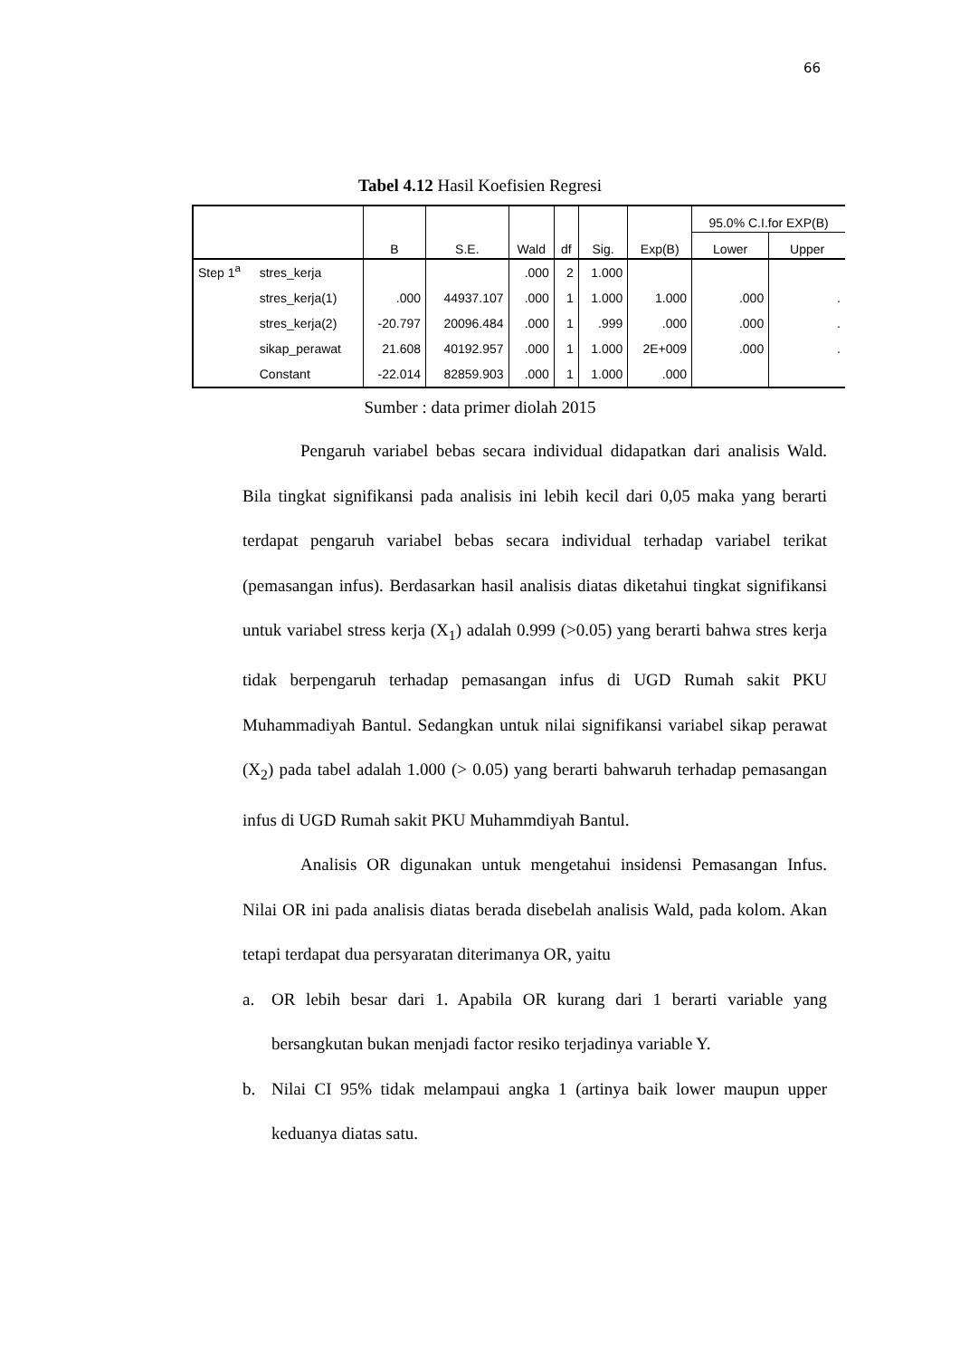66
Tabel 4.12 Hasil Koefisien Regresi
| | | B | S.E. | Wald | df | Sig. | Exp(B) | 95.0% C.I.for EXP(B) | |
| --- | --- | --- | --- | --- | --- | --- | --- | --- | --- |
| | | | | | | | | Lower | Upper |
| Step 1<sup>a</sup> | stres_kerja | | | .000 | 2 | 1.000 | | | |
| | stres_kerja(1) | .000 | 44937.107 | .000 | 1 | 1.000 | 1.000 | .000 | . |
| | stres_kerja(2) | -20.797 | 20096.484 | .000 | 1 | .999 | .000 | .000 | . |
| | sikap_perawat | 21.608 | 40192.957 | .000 | 1 | 1.000 | 2E+009 | .000 | . |
| | Constant | -22.014 | 82859.903 | .000 | 1 | 1.000 | .000 | | |
Sumber : data primer diolah 2015
Pengaruh variabel bebas secara individual didapatkan dari analisis Wald. Bila tingkat signifikansi pada analisis ini lebih kecil dari 0,05 maka yang berarti terdapat pengaruh variabel bebas secara individual terhadap variabel terikat (pemasangan infus). Berdasarkan hasil analisis diatas diketahui tingkat signifikansi untuk variabel stress kerja (X<sub>1</sub>) adalah 0.999 (>0.05) yang berarti bahwa stres kerja tidak berpengaruh terhadap pemasangan infus di UGD Rumah sakit PKU Muhammadiyah Bantul. Sedangkan untuk nilai signifikansi variabel sikap perawat (X<sub>2</sub>) pada tabel adalah 1.000 (> 0.05) yang berarti bahwaruh terhadap pemasangan infus di UGD Rumah sakit PKU Muhammdiyah Bantul.
Analisis OR digunakan untuk mengetahui insidensi Pemasangan Infus. Nilai OR ini pada analisis diatas berada disebelah analisis Wald, pada kolom. Akan tetapi terdapat dua persyaratan diterimanya OR, yaitu
a. OR lebih besar dari 1. Apabila OR kurang dari 1 berarti variable yang bersangkutan bukan menjadi factor resiko terjadinya variable Y.
b. Nilai CI 95% tidak melampaui angka 1 (artinya baik lower maupun upper keduanya diatas satu.